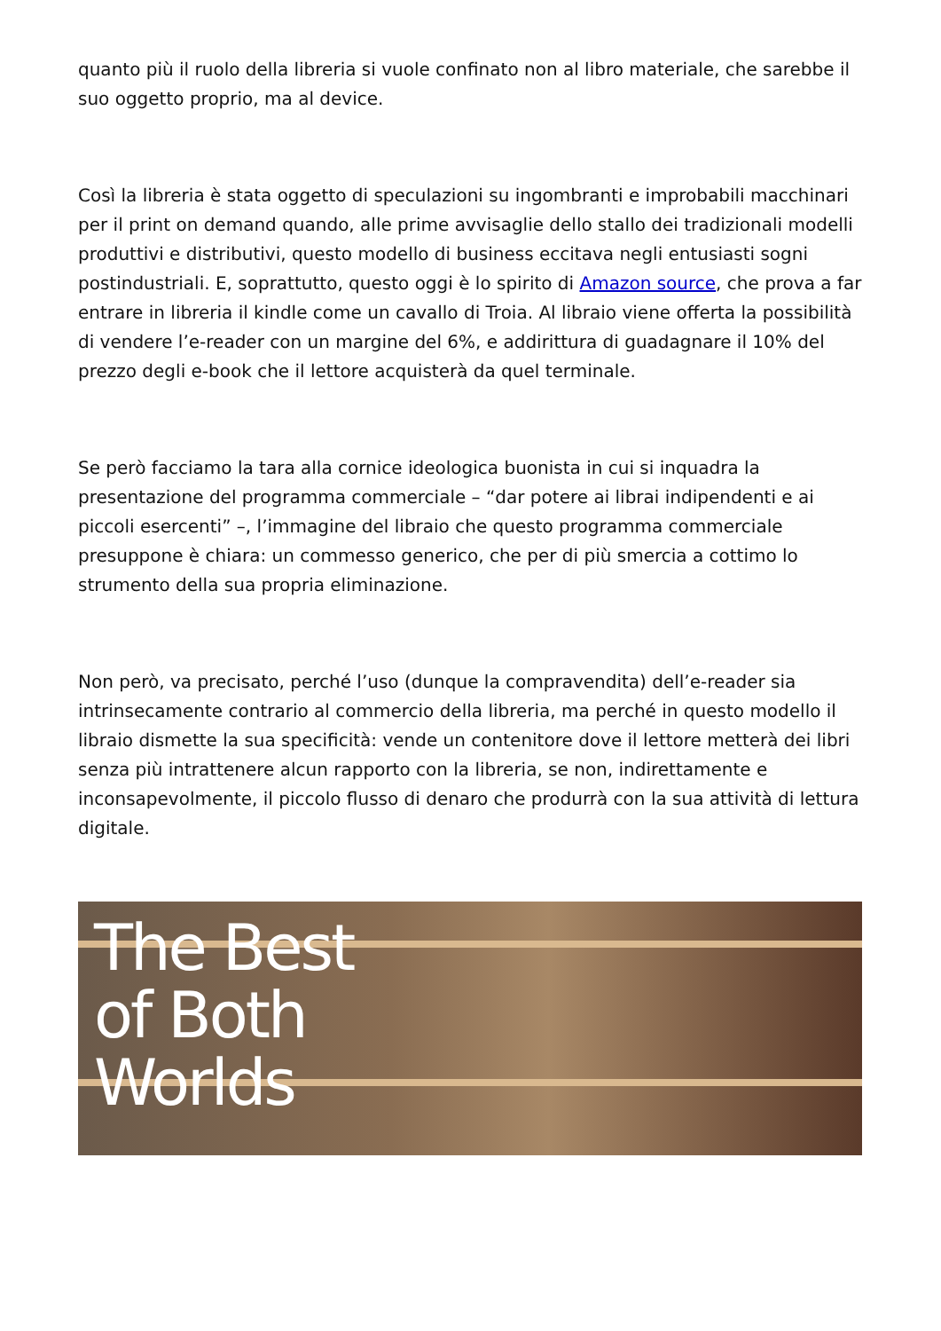quanto più il ruolo della libreria si vuole confinato non al libro materiale, che sarebbe il suo oggetto proprio, ma al device.
Così la libreria è stata oggetto di speculazioni su ingombranti e improbabili macchinari per il print on demand quando, alle prime avvisaglie dello stallo dei tradizionali modelli produttivi e distributivi, questo modello di business eccitava negli entusiasti sogni postindustriali. E, soprattutto, questo oggi è lo spirito di Amazon source, che prova a far entrare in libreria il kindle come un cavallo di Troia. Al libraio viene offerta la possibilità di vendere l’e-reader con un margine del 6%, e addirittura di guadagnare il 10% del prezzo degli e-book che il lettore acquisterà da quel terminale.
Se però facciamo la tara alla cornice ideologica buonista in cui si inquadra la presentazione del programma commerciale – “dar potere ai librai indipendenti e ai piccoli esercenti” –, l’immagine del libraio che questo programma commerciale presuppone è chiara: un commesso generico, che per di più smercia a cottimo lo strumento della sua propria eliminazione.
Non però, va precisato, perché l’uso (dunque la compravendita) dell’e-reader sia intrinsecamente contrario al commercio della libreria, ma perché in questo modello il libraio dismette la sua specificità: vende un contenitore dove il lettore metterà dei libri senza più intrattenere alcun rapporto con la libreria, se non, indirettamente e inconsapevolmente, il piccolo flusso di denaro che produrrà con la sua attività di lettura digitale.
The Best
of Both
Worlds